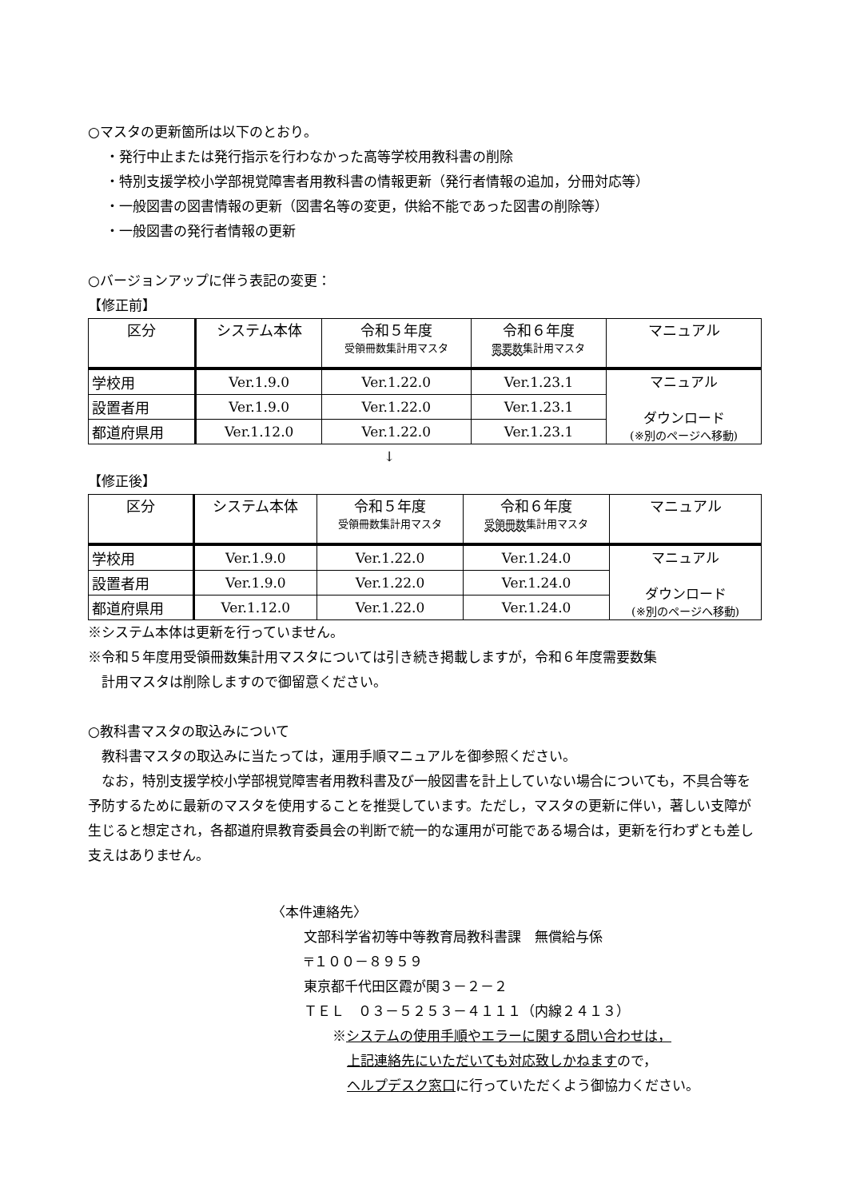○マスタの更新箇所は以下のとおり。
・発行中止または発行指示を行わなかった高等学校用教科書の削除
・特別支援学校小学部視覚障害者用教科書の情報更新（発行者情報の追加，分冊対応等）
・一般図書の図書情報の更新（図書名等の変更，供給不能であった図書の削除等）
・一般図書の発行者情報の更新
○バージョンアップに伴う表記の変更：
【修正前】
| 区分 | システム本体 | 令和５年度 受領冊数集計用マスタ | 令和６年度 需要数 集計用マスタ | マニュアル |
| --- | --- | --- | --- | --- |
| 学校用 | Ver.1.9.0 | Ver.1.22.0 | Ver.1.23.1 | マニュアル ダウンロード (※別のページへ移動) |
| 設置者用 | Ver.1.9.0 | Ver.1.22.0 | Ver.1.23.1 | |
| 都道府県用 | Ver.1.12.0 | Ver.1.22.0 | Ver.1.23.1 | |
↓
【修正後】
| 区分 | システム本体 | 令和５年度 受領冊数集計用マスタ | 令和６年度 受領冊数 集計用マスタ | マニュアル |
| --- | --- | --- | --- | --- |
| 学校用 | Ver.1.9.0 | Ver.1.22.0 | Ver.1.24.0 | マニュアル ダウンロード (※別のページへ移動) |
| 設置者用 | Ver.1.9.0 | Ver.1.22.0 | Ver.1.24.0 | |
| 都道府県用 | Ver.1.12.0 | Ver.1.22.0 | Ver.1.24.0 | |
※システム本体は更新を行っていません。
※令和５年度用受領冊数集計用マスタについては引き続き掲載しますが，令和６年度需要数集
 計用マスタは削除しますので御留意ください。
○教科書マスタの取込みについて
 教科書マスタの取込みに当たっては，運用手順マニュアルを御参照ください。
 なお，特別支援学校小学部視覚障害者用教科書及び一般図書を計上していない場合についても，不具合等を予防するために最新のマスタを使用することを推奨しています。ただし，マスタの更新に伴い，著しい支障が生じると想定され，各都道府県教育委員会の判断で統一的な運用が可能である場合は，更新を行わずとも差し支えはありません。
〈本件連絡先〉
文部科学省初等中等教育局教科書課　無償給与係
〒１００－８９５９
東京都千代田区霞が関３－２－２
ＴＥＬ　０３－５２５３－４１１１（内線２４１３）
※システムの使用手順やエラーに関する問い合わせは，
上記連絡先にいただいても対応致しかねますので，
ヘルプデスク窓口に行っていただくよう御協力ください。